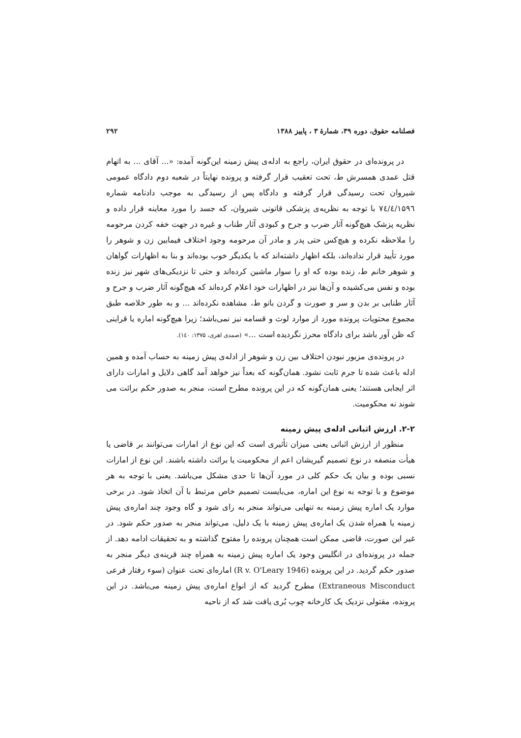فصلنامه حقوق، دوره ۳۹، شمارهٔ ۳ ، پاییز ۱۳۸۸ ۲۹۲
در پرونده‌ای در حقوق ایران، راجع به ادله‌ی پیش زمینه این‌گونه آمده: «... آقای ... به اتهام قتل عمدی همسرش ط، تحت تعقیب قرار گرفته و پرونده نهایتاً در شعبه دوم دادگاه عمومی شیروان تحت رسیدگی قرار گرفته و دادگاه پس از رسیدگی به موجب دادنامه شماره ۷٤/٤/۱۵۹٦ با توجه به نظریه‌ی پزشکی قانونی شیروان، که جسد را مورد معاینه قرار داده و نظریه پزشک هیچ‌گونه آثار ضرب و جرح و کبودی آثار طناب و غیره در جهت خفه کردن مرحومه را ملاحظه نکرده و هیچ‌کس حتی پدر و مادر آن مرحومه وجود اختلاف فیمابین زن و شوهر را مورد تأیید قرار نداده‌اند، بلکه اظهار داشته‌اند که با یکدیگر خوب بوده‌اند و بنا به اظهارات گواهان و شوهر خانم ط، زنده بوده که او را سوار ماشین کرده‌اند و حتی تا نزدیکی‌های شهر نیز زنده بوده و نفس می‌کشیده و آن‌ها نیز در اظهارات خود اعلام کرده‌اند که هیچ‌گونه آثار ضرب و جرح و آثار طنابی بر بدن و سر و صورت و گردن بانو ط، مشاهده نکرده‌اند ... و به طور خلاصه طبق مجموع محتویات پرونده مورد از موارد لوث و قسامه نیز نمی‌باشد؛ زیرا هیچ‌گونه اماره یا قراینی که ظن آور باشد برای دادگاه محرز نگردیده است ...» (صمدی اهری، ۱۳۷۵: ۱٤۰).
در پرونده‌ی مزبور نبودن اختلاف بین زن و شوهر از ادله‌ی پیش زمینه به حساب آمده و همین ادله باعث شده تا جرم ثابت نشود. همان‌گونه که بعداً نیز خواهد آمد گاهی دلایل و امارات دارای اثر ایجابی هستند؛ یعنی همان‌گونه که در این پرونده مطرح است، منجر به صدور حکم برائت می شوند نه محکومیت.
۲-۲. ارزش اثباتی ادله‌ی پیش زمینه
منظور از ارزش اثباتی یعنی میزان تأثیری است که این نوع از امارات می‌توانند بر قاضی یا هیأت منصفه در نوع تصمیم گیریشان اعم از محکومیت یا برائت داشته باشند. این نوع از امارات نسبی بوده و بیان یک حکم کلی در مورد آن‌ها تا حدی مشکل می‌باشد. یعنی با توجه به هر موضوع و با توجه به نوع این اماره، می‌بایست تصمیم خاص مرتبط با آن اتخاذ شود. در برخی موارد یک اماره پیش زمینه به تنهایی می‌تواند منجر به رای شود و گاه وجود چند اماره‌ی پیش زمینه یا همراه شدن یک اماره‌ی پیش زمینه با یک دلیل، می‌تواند منجر به صدور حکم شود. در غیر این صورت، قاضی ممکن است همچنان پرونده را مفتوح گذاشته و به تحقیقات ادامه دهد. از جمله در پرونده‌ای در انگلیس وجود یک اماره پیش زمینه به همراه چند قرینه‌ی دیگر منجر به صدور حکم گردید. در این پرونده (R v. O'Leary 1946) اماره‌ای تحت عنوان (سوء رفتار فرعی Extraneous Misconduct) مطرح گردید که از انواع اماره‌ی پیش زمینه می‌باشد. در این پرونده، مقتولی نزدیک یک کارخانه چوب بُری یافت شد که از ناحیه